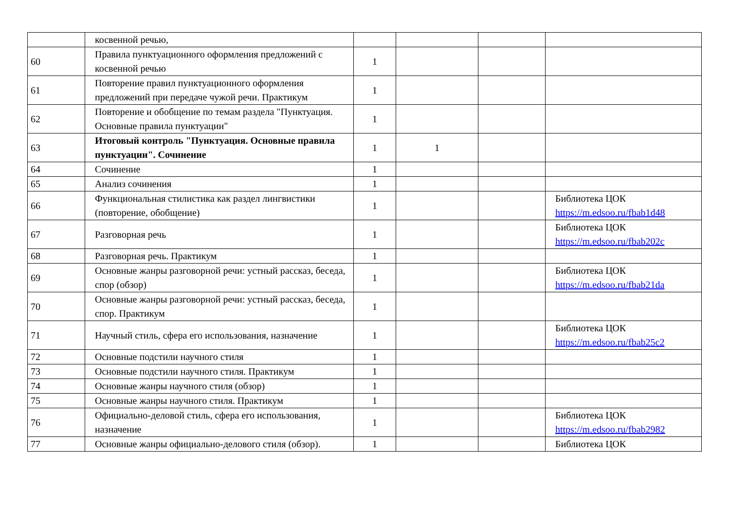| | косвенной речью, | | | | |
| 60 | Правила пунктуационного оформления предложений с косвенной речью | 1 | | | |
| 61 | Повторение правил пунктуационного оформления предложений при передаче чужой речи. Практикум | 1 | | | |
| 62 | Повторение и обобщение по темам раздела "Пунктуация. Основные правила пунктуации" | 1 | | | |
| 63 | Итоговый контроль "Пунктуация. Основные правила пунктуации". Сочинение | 1 | 1 | | |
| 64 | Сочинение | 1 | | | |
| 65 | Анализ сочинения | 1 | | | |
| 66 | Функциональная стилистика как раздел лингвистики (повторение, обобщение) | 1 | | | Библиотека ЦОК https://m.edsoo.ru/fbab1d48 |
| 67 | Разговорная речь | 1 | | | Библиотека ЦОК https://m.edsoo.ru/fbab202c |
| 68 | Разговорная речь. Практикум | 1 | | | |
| 69 | Основные жанры разговорной речи: устный рассказ, беседа, спор (обзор) | 1 | | | Библиотека ЦОК https://m.edsoo.ru/fbab21da |
| 70 | Основные жанры разговорной речи: устный рассказ, беседа, спор. Практикум | 1 | | | |
| 71 | Научный стиль, сфера его использования, назначение | 1 | | | Библиотека ЦОК https://m.edsoo.ru/fbab25c2 |
| 72 | Основные подстили научного стиля | 1 | | | |
| 73 | Основные подстили научного стиля. Практикум | 1 | | | |
| 74 | Основные жанры научного стиля (обзор) | 1 | | | |
| 75 | Основные жанры научного стиля. Практикум | 1 | | | |
| 76 | Официально-деловой стиль, сфера его использования, назначение | 1 | | | Библиотека ЦОК https://m.edsoo.ru/fbab2982 |
| 77 | Основные жанры официально-делового стиля (обзор). | 1 | | | Библиотека ЦОК |